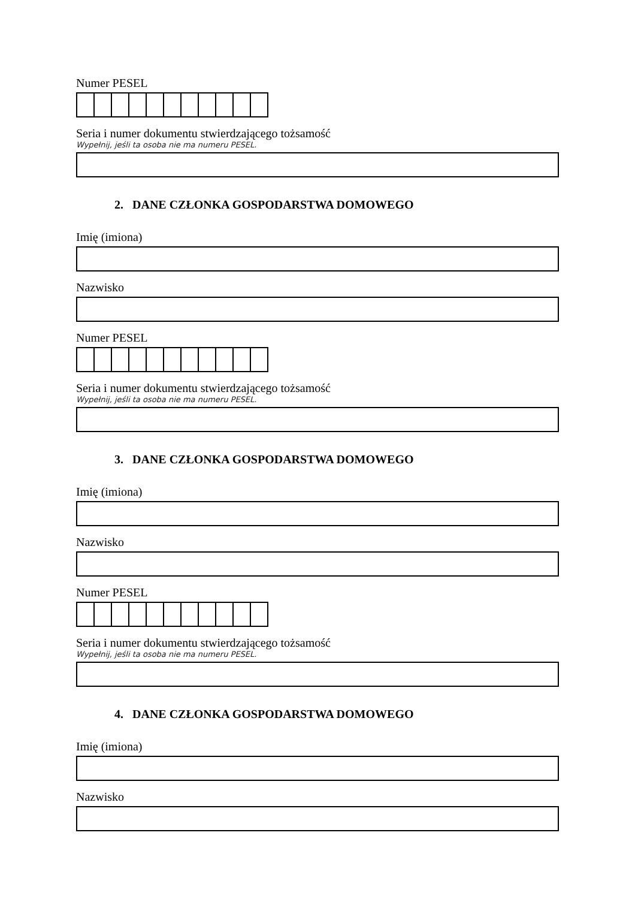Numer PESEL
Seria i numer dokumentu stwierdzającego tożsamość
Wypełnij, jeśli ta osoba nie ma numeru PESEL.
2. DANE CZŁONKA GOSPODARSTWA DOMOWEGO
Imię (imiona)
Nazwisko
Numer PESEL
Seria i numer dokumentu stwierdzającego tożsamość
Wypełnij, jeśli ta osoba nie ma numeru PESEL.
3. DANE CZŁONKA GOSPODARSTWA DOMOWEGO
Imię (imiona)
Nazwisko
Numer PESEL
Seria i numer dokumentu stwierdzającego tożsamość
Wypełnij, jeśli ta osoba nie ma numeru PESEL.
4. DANE CZŁONKA GOSPODARSTWA DOMOWEGO
Imię (imiona)
Nazwisko